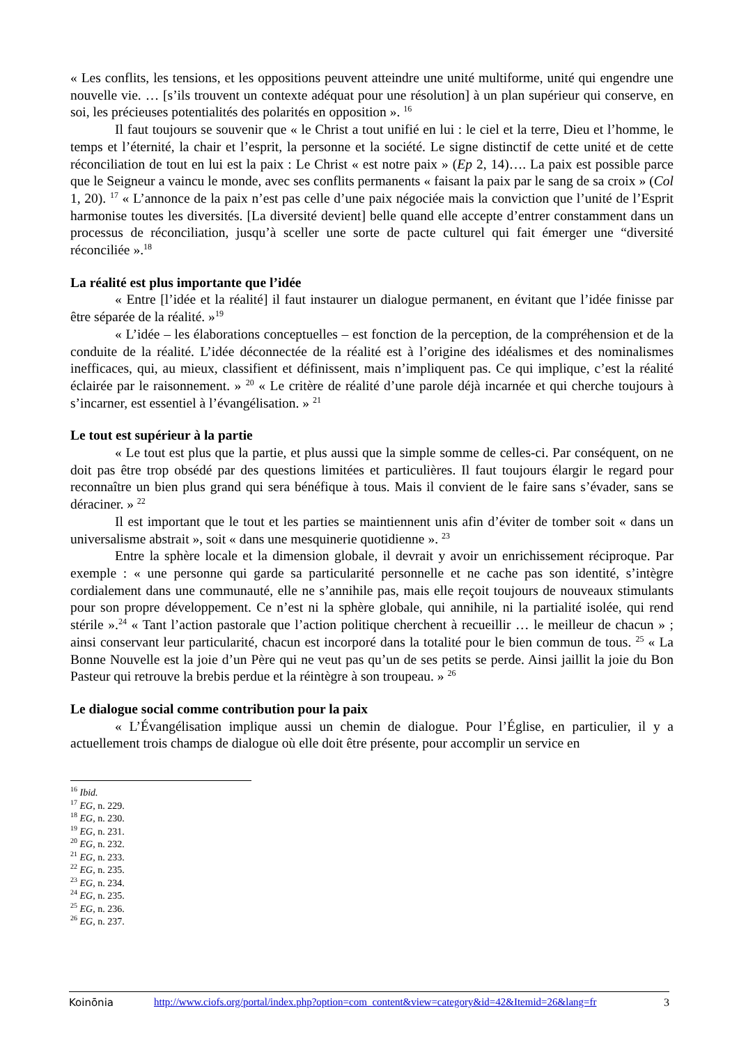« Les conflits, les tensions, et les oppositions peuvent atteindre une unité multiforme, unité qui engendre une nouvelle vie. … [s’ils trouvent un contexte adéquat pour une résolution] à un plan supérieur qui conserve, en soi, les précieuses potentialités des polarités en opposition ». <sup>16</sup>
Il faut toujours se souvenir que « le Christ a tout unifié en lui : le ciel et la terre, Dieu et l’homme, le temps et l’éternité, la chair et l’esprit, la personne et la société. Le signe distinctif de cette unité et de cette réconciliation de tout en lui est la paix : Le Christ « est notre paix » (Ep 2, 14)…. La paix est possible parce que le Seigneur a vaincu le monde, avec ses conflits permanents « faisant la paix par le sang de sa croix » (Col 1, 20). <sup>17</sup> « L’annonce de la paix n’est pas celle d’une paix négociée mais la conviction que l’unité de l’Esprit harmonise toutes les diversités. [La diversité devient] belle quand elle accepte d’entrer constamment dans un processus de réconciliation, jusqu’à sceller une sorte de pacte culturel qui fait émerger une “diversité réconciliée ».<sup>18</sup>
La réalité est plus importante que l’idée
« Entre [l’idée et la réalité] il faut instaurer un dialogue permanent, en évitant que l’idée finisse par être séparée de la réalité. »<sup>19</sup>
« L’idée – les élaborations conceptuelles – est fonction de la perception, de la compréhension et de la conduite de la réalité. L’idée déconnectée de la réalité est à l’origine des idéalismes et des nominalismes inefficaces, qui, au mieux, classifient et définissent, mais n’impliquent pas. Ce qui implique, c’est la réalité éclairée par le raisonnement. » <sup>20</sup> « Le critère de réalité d’une parole déjà incarnée et qui cherche toujours à s’incarner, est essentiel à l’évangélisation. » <sup>21</sup>
Le tout est supérieur à la partie
« Le tout est plus que la partie, et plus aussi que la simple somme de celles-ci. Par conséquent, on ne doit pas être trop obsédé par des questions limitées et particulières. Il faut toujours élargir le regard pour reconnaître un bien plus grand qui sera bénéfique à tous. Mais il convient de le faire sans s’évader, sans se déraciner. » <sup>22</sup>
Il est important que le tout et les parties se maintiennent unis afin d’éviter de tomber soit « dans un universalisme abstrait », soit « dans une mesquinerie quotidienne ». <sup>23</sup>
Entre la sphère locale et la dimension globale, il devrait y avoir un enrichissement réciproque. Par exemple : « une personne qui garde sa particularité personnelle et ne cache pas son identité, s’intègre cordialement dans une communauté, elle ne s’annihile pas, mais elle reçoit toujours de nouveaux stimulants pour son propre développement. Ce n’est ni la sphère globale, qui annihile, ni la partialité isolée, qui rend stérile ».<sup>24</sup> « Tant l’action pastorale que l’action politique cherchent à recueillir … le meilleur de chacun » ; ainsi conservant leur particularité, chacun est incorporé dans la totalité pour le bien commun de tous. <sup>25</sup> « La Bonne Nouvelle est la joie d’un Père qui ne veut pas qu’un de ses petits se perde. Ainsi jaillit la joie du Bon Pasteur qui retrouve la brebis perdue et la réintègre à son troupeau. » <sup>26</sup>
Le dialogue social comme contribution pour la paix
« L’Évangélisation implique aussi un chemin de dialogue. Pour l’Église, en particulier, il y a actuellement trois champs de dialogue où elle doit être présente, pour accomplir un service en
<sup>16</sup> Ibid.
<sup>17</sup> EG, n. 229.
<sup>18</sup> EG, n. 230.
<sup>19</sup> EG, n. 231.
<sup>20</sup> EG, n. 232.
<sup>21</sup> EG, n. 233.
<sup>22</sup> EG, n. 235.
<sup>23</sup> EG, n. 234.
<sup>24</sup> EG, n. 235.
<sup>25</sup> EG, n. 236.
<sup>26</sup> EG, n. 237.
Koinōnia http://www.ciofs.org/portal/index.php?option=com_content&view=category&id=42&Itemid=26&lang=fr 3